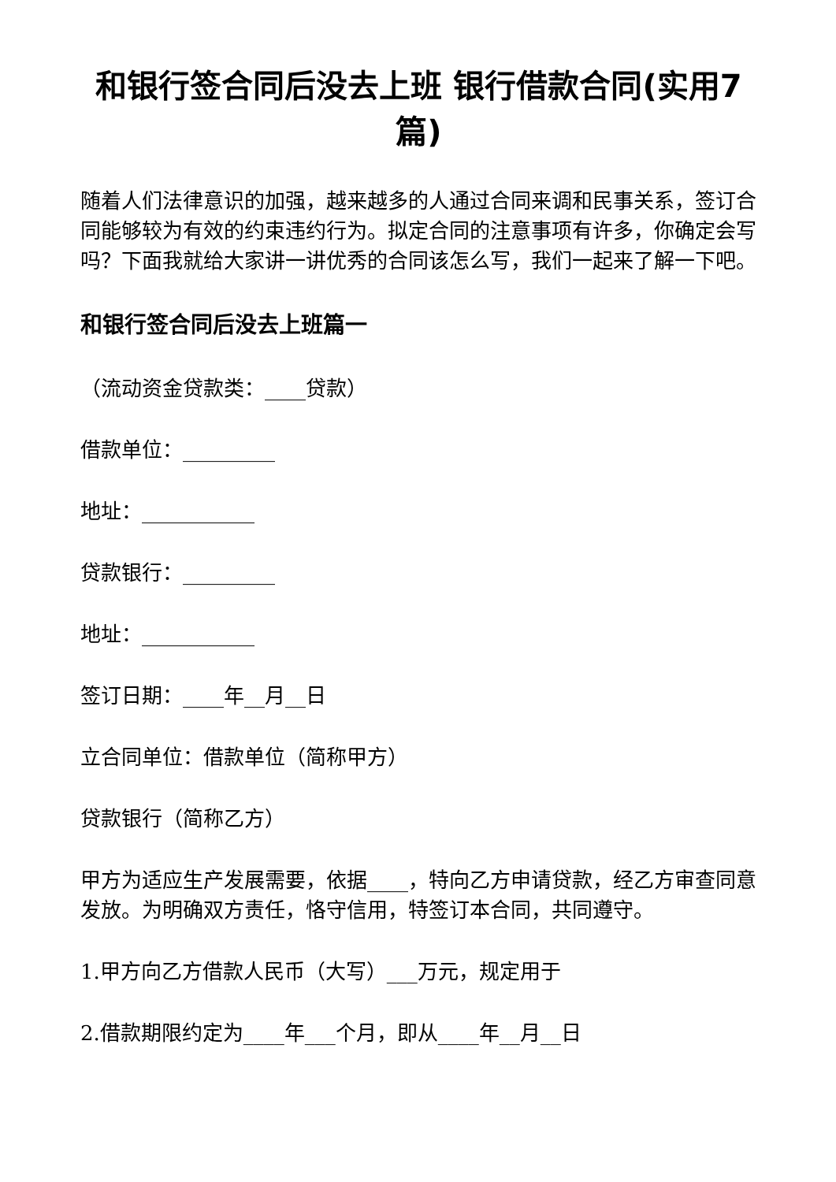和银行签合同后没去上班 银行借款合同(实用7篇)
随着人们法律意识的加强，越来越多的人通过合同来调和民事关系，签订合同能够较为有效的约束违约行为。拟定合同的注意事项有许多，你确定会写吗？下面我就给大家讲一讲优秀的合同该怎么写，我们一起来了解一下吧。
和银行签合同后没去上班篇一
（流动资金贷款类：____贷款）
借款单位：_________
地址：___________
贷款银行：_________
地址：___________
签订日期：____年__月__日
立合同单位：借款单位（简称甲方）
贷款银行（简称乙方）
甲方为适应生产发展需要，依据____，特向乙方申请贷款，经乙方审查同意发放。为明确双方责任，恪守信用，特签订本合同，共同遵守。
1.甲方向乙方借款人民币（大写）___万元，规定用于
2.借款期限约定为____年___个月，即从____年__月__日